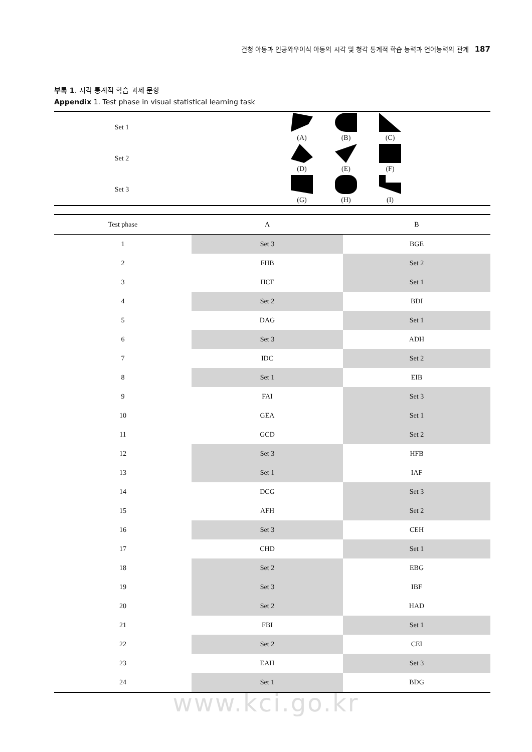건청 아동과 인공와우이식 아동의 시각 및 청각 통계적 학습 능력과 언어능력의 관계 187
부록 1. 시각 통계적 학습 과제 문항
Appendix 1. Test phase in visual statistical learning task
| Set 1 | (A) (B) (C) |
| Set 2 | (D) (E) (F) |
| Set 3 | (G) (H) (I) |
| Test phase | A | B |
| --- | --- | --- |
| 1 | Set 3 | BGE |
| 2 | FHB | Set 2 |
| 3 | HCF | Set 1 |
| 4 | Set 2 | BDI |
| 5 | DAG | Set 1 |
| 6 | Set 3 | ADH |
| 7 | IDC | Set 2 |
| 8 | Set 1 | EIB |
| 9 | FAI | Set 3 |
| 10 | GEA | Set 1 |
| 11 | GCD | Set 2 |
| 12 | Set 3 | HFB |
| 13 | Set 1 | IAF |
| 14 | DCG | Set 3 |
| 15 | AFH | Set 2 |
| 16 | Set 3 | CEH |
| 17 | CHD | Set 1 |
| 18 | Set 2 | EBG |
| 19 | Set 3 | IBF |
| 20 | Set 2 | HAD |
| 21 | FBI | Set 1 |
| 22 | Set 2 | CEI |
| 23 | EAH | Set 3 |
| 24 | Set 1 | BDG |
www.kci.go.kr